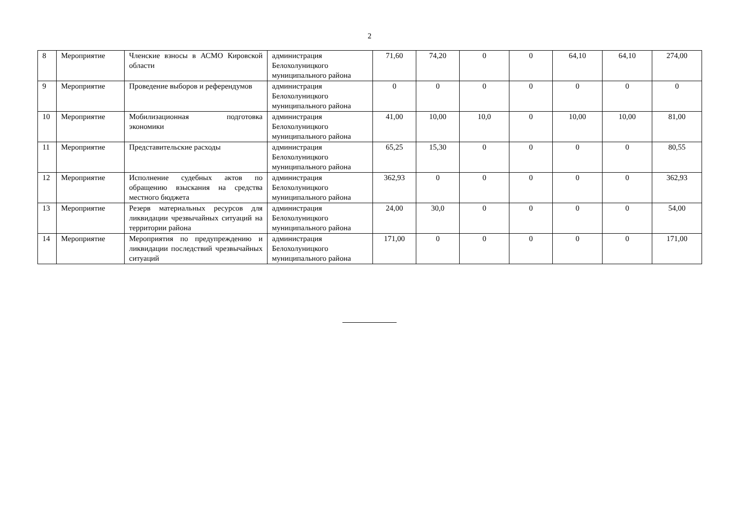2
| 8 | Мероприятие | Членские взносы в АСМО Кировской области | администрация Белохолуницкого муниципального района | 71,60 | 74,20 | 0 | 0 | 64,10 | 64,10 | 274,00 |
| 9 | Мероприятие | Проведение выборов и референдумов | администрация Белохолуницкого муниципального района | 0 | 0 | 0 | 0 | 0 | 0 | 0 |
| 10 | Мероприятие | Мобилизационная подготовка экономики | администрация Белохолуницкого муниципального района | 41,00 | 10,00 | 10,0 | 0 | 10,00 | 10,00 | 81,00 |
| 11 | Мероприятие | Представительские расходы | администрация Белохолуницкого муниципального района | 65,25 | 15,30 | 0 | 0 | 0 | 0 | 80,55 |
| 12 | Мероприятие | Исполнение судебных актов по обращению взыскания на средства местного бюджета | администрация Белохолуницкого муниципального района | 362,93 | 0 | 0 | 0 | 0 | 0 | 362,93 |
| 13 | Мероприятие | Резерв материальных ресурсов для ликвидации чрезвычайных ситуаций на территории района | администрация Белохолуницкого муниципального района | 24,00 | 30,0 | 0 | 0 | 0 | 0 | 54,00 |
| 14 | Мероприятие | Мероприятия по предупреждению и ликвидации последствий чрезвычайных ситуаций | администрация Белохолуницкого муниципального района | 171,00 | 0 | 0 | 0 | 0 | 0 | 171,00 |